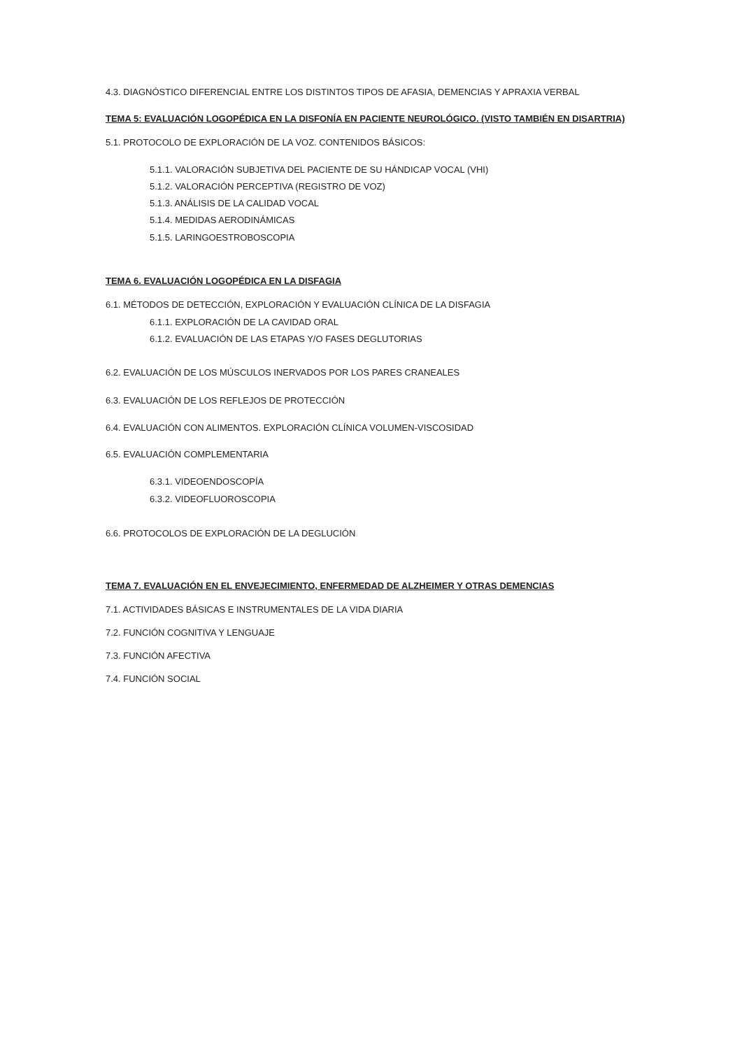4.3. DIAGNÓSTICO DIFERENCIAL ENTRE LOS DISTINTOS TIPOS DE AFASIA, DEMENCIAS Y APRAXIA VERBAL
TEMA 5: EVALUACIÓN LOGOPÉDICA EN LA DISFONÍA EN PACIENTE NEUROLÓGICO. (VISTO TAMBIÉN EN DISARTRIA)
5.1. PROTOCOLO DE EXPLORACIÓN DE LA VOZ. CONTENIDOS BÁSICOS:
5.1.1. VALORACIÓN SUBJETIVA DEL PACIENTE DE SU HÁNDICAP VOCAL (VHI)
5.1.2. VALORACIÓN PERCEPTIVA (REGISTRO DE VOZ)
5.1.3. ANÁLISIS DE LA CALIDAD VOCAL
5.1.4. MEDIDAS AERODINÁMICAS
5.1.5. LARINGOESTROBOSCOPIA
TEMA 6. EVALUACIÓN LOGOPÉDICA EN LA DISFAGIA
6.1. MÉTODOS DE DETECCIÓN, EXPLORACIÓN Y EVALUACIÓN CLÍNICA DE LA DISFAGIA
6.1.1. EXPLORACIÓN DE LA CAVIDAD ORAL
6.1.2. EVALUACIÓN DE LAS ETAPAS Y/O FASES DEGLUTORIAS
6.2. EVALUACIÓN DE LOS MÚSCULOS INERVADOS POR LOS PARES CRANEALES
6.3. EVALUACIÓN DE LOS REFLEJOS DE PROTECCIÓN
6.4. EVALUACIÓN CON ALIMENTOS. EXPLORACIÓN CLÍNICA VOLUMEN-VISCOSIDAD
6.5. EVALUACIÓN COMPLEMENTARIA
6.3.1. VIDEOENDOSCOPÍA
6.3.2. VIDEOFLUOROSCOPIA
6.6. PROTOCOLOS DE EXPLORACIÓN DE LA DEGLUCIÓN
TEMA 7. EVALUACIÓN EN EL ENVEJECIMIENTO, ENFERMEDAD DE ALZHEIMER Y OTRAS DEMENCIAS
7.1. ACTIVIDADES BÁSICAS E INSTRUMENTALES DE LA VIDA DIARIA
7.2. FUNCIÓN COGNITIVA Y LENGUAJE
7.3. FUNCIÓN AFECTIVA
7.4. FUNCIÓN SOCIAL